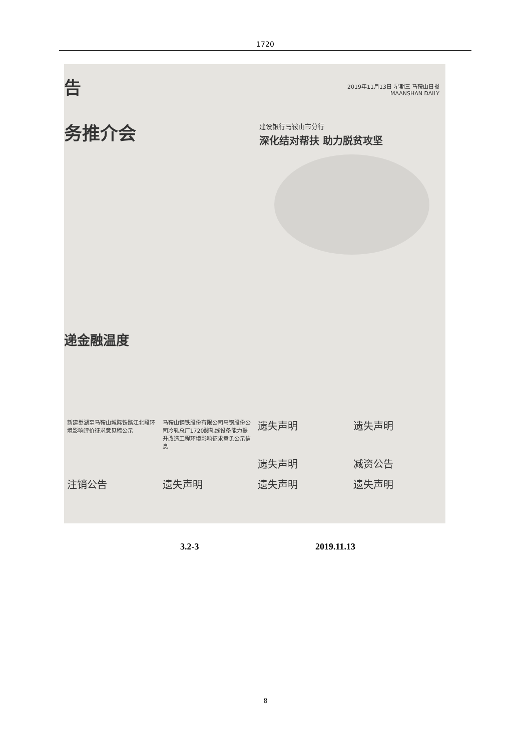1720
告
2019年11月13日 星期三 马鞍山日报
MAANSHAN DAILY
务推介会
建设银行马鞍山市分行
深化结对帮扶 助力脱贫攻坚
递金融温度
新建巢湖至马鞍山城际铁路江北段环境影响评价征求意见稿公示
马鞍山钢铁股份有限公司马钢股份公司冷轧总厂1720酸轧线设备能力提升改造工程环境影响征求意见公示信息
遗失声明
遗失声明
遗失声明
减资公告
注销公告
遗失声明
遗失声明
遗失声明
3.2-3 2019.11.13
8